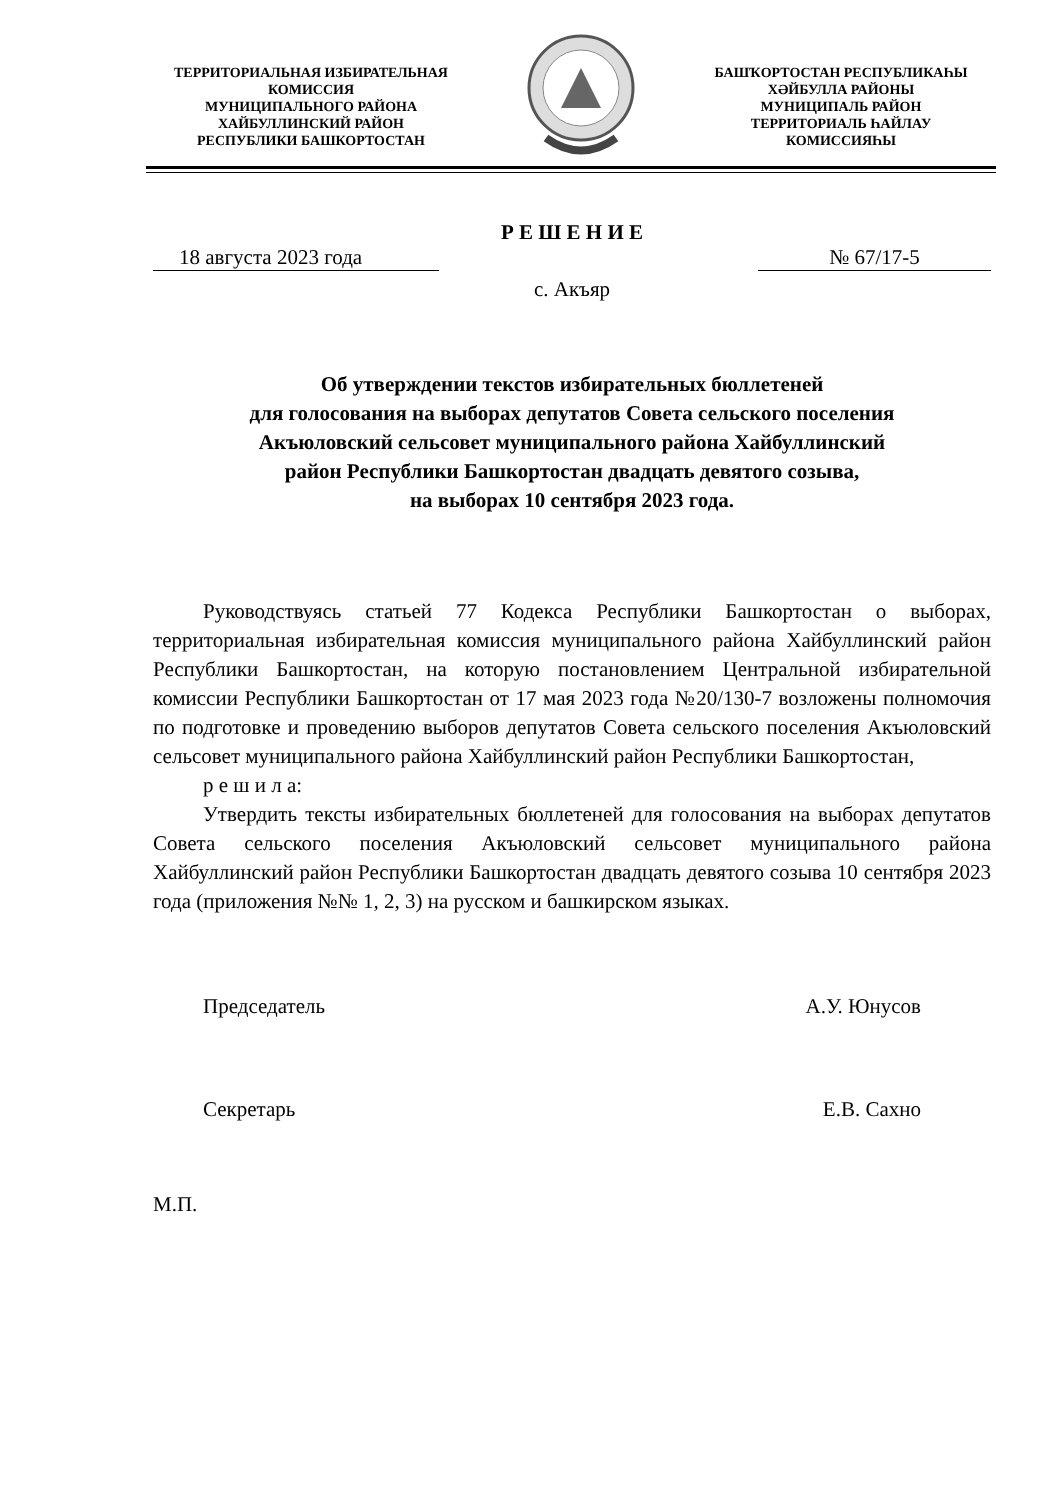ТЕРРИТОРИАЛЬНАЯ ИЗБИРАТЕЛЬНАЯ КОМИССИЯ
МУНИЦИПАЛЬНОГО РАЙОНА
ХАЙБУЛЛИНСКИЙ РАЙОН
РЕСПУБЛИКИ БАШКОРТОСТАН
БАШҠОРТОСТАН РЕСПУБЛИКАҺЫ
ХӘЙБУЛЛА РАЙОНЫ
МУНИЦИПАЛЬ РАЙОН
ТЕРРИТОРИАЛЬ ҺАЙЛАУ
КОМИССИЯҺЫ
Р Е Ш Е Н И Е
18 августа 2023 года № 67/17-5
с. Акъяр
Об утверждении текстов избирательных бюллетеней
для голосования на выборах депутатов Совета сельского поселения
Акъюловский сельсовет муниципального района Хайбуллинский
район Республики Башкортостан двадцать девятого созыва,
на выборах 10 сентября 2023 года.
Руководствуясь статьей 77 Кодекса Республики Башкортостан о выборах, территориальная избирательная комиссия муниципального района Хайбуллинский район Республики Башкортостан, на которую постановлением Центральной избирательной комиссии Республики Башкортостан от 17 мая 2023 года №20/130-7 возложены полномочия по подготовке и проведению выборов депутатов Совета сельского поселения Акъюловский сельсовет муниципального района Хайбуллинский район Республики Башкортостан,
р е ш и л а:
Утвердить тексты избирательных бюллетеней для голосования на выборах депутатов Совета сельского поселения Акъюловский сельсовет муниципального района Хайбуллинский район Республики Башкортостан двадцать девятого созыва 10 сентября 2023 года (приложения №№ 1, 2, 3) на русском и башкирском языках.
Председатель А.У. Юнусов
Секретарь Е.В. Сахно
М.П.